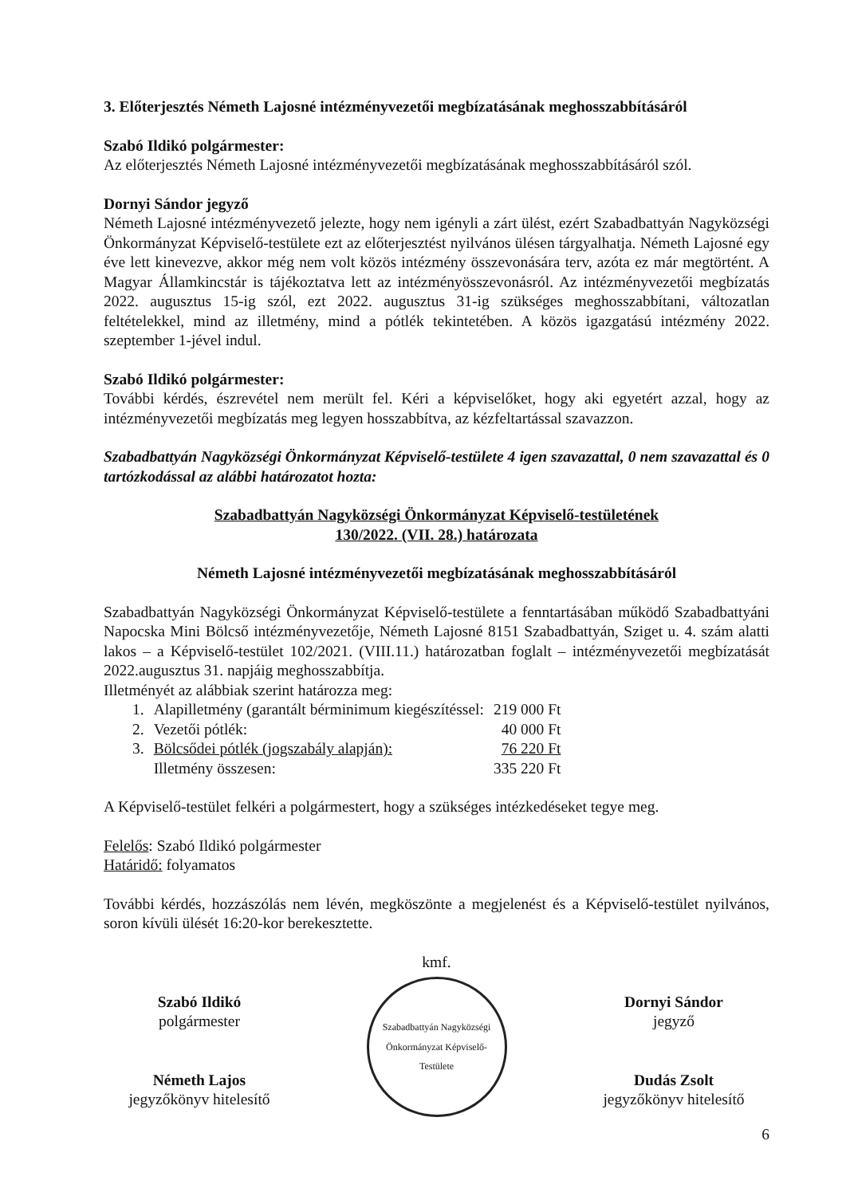3. Előterjesztés Németh Lajosné intézményvezetői megbízatásának meghosszabbításáról
Szabó Ildikó polgármester:
Az előterjesztés Németh Lajosné intézményvezetői megbízatásának meghosszabbításáról szól.
Dornyi Sándor jegyző
Németh Lajosné intézményvezető jelezte, hogy nem igényli a zárt ülést, ezért Szabadbattyán Nagyközségi Önkormányzat Képviselő-testülete ezt az előterjesztést nyilvános ülésen tárgyalhatja. Németh Lajosné egy éve lett kinevezve, akkor még nem volt közös intézmény összevonására terv, azóta ez már megtörtént. A Magyar Államkincstár is tájékoztatva lett az intézményösszevonásról. Az intézményvezetői megbízatás 2022. augusztus 15-ig szól, ezt 2022. augusztus 31-ig szükséges meghosszabbítani, változatlan feltételekkel, mind az illetmény, mind a pótlék tekintetében. A közös igazgatású intézmény 2022. szeptember 1-jével indul.
Szabó Ildikó polgármester:
További kérdés, észrevétel nem merült fel. Kéri a képviselőket, hogy aki egyetért azzal, hogy az intézményvezetői megbízatás meg legyen hosszabbítva, az kézfeltartással szavazzon.
Szabadbattyán Nagyközségi Önkormányzat Képviselő-testülete 4 igen szavazattal, 0 nem szavazattal és 0 tartózkodással az alábbi határozatot hozta:
Szabadbattyán Nagyközségi Önkormányzat Képviselő-testületének
130/2022. (VII. 28.) határozata
Németh Lajosné intézményvezetői megbízatásának meghosszabbításáról
Szabadbattyán Nagyközségi Önkormányzat Képviselő-testülete a fenntartásában működő Szabadbattyáni Napocska Mini Bölcső intézményvezetője, Németh Lajosné 8151 Szabadbattyán, Sziget u. 4. szám alatti lakos – a Képviselő-testület 102/2021. (VIII.11.) határozatban foglalt – intézményvezetői megbízatását 2022.augusztus 31. napjáig meghosszabbítja.
Illetményét az alábbiak szerint határozza meg:
| 1. | Alapilletmény (garantált bérminimum kiegészítéssel: | 219 000 Ft |
| 2. | Vezetői pótlék: | 40 000 Ft |
| 3. | Bölcsődei pótlék (jogszabály alapján): | 76 220 Ft |
| | Illetmény összesen: | 335 220 Ft |
A Képviselő-testület felkéri a polgármestert, hogy a szükséges intézkedéseket tegye meg.
Felelős: Szabó Ildikó polgármester
Határidő: folyamatos
További kérdés, hozzászólás nem lévén, megköszönte a megjelenést és a Képviselő-testület nyilvános, soron kívüli ülését 16:20-kor berekesztette.
Szabó Ildikó
polgármester
Németh Lajos
jegyzőkönyv hitelesítő
kmf.
Szabadbattyán Nagyközségi Önkormányzat Képviselő-Testülete
Dornyi Sándor
jegyző
Dudás Zsolt
jegyzőkönyv hitelesítő
6